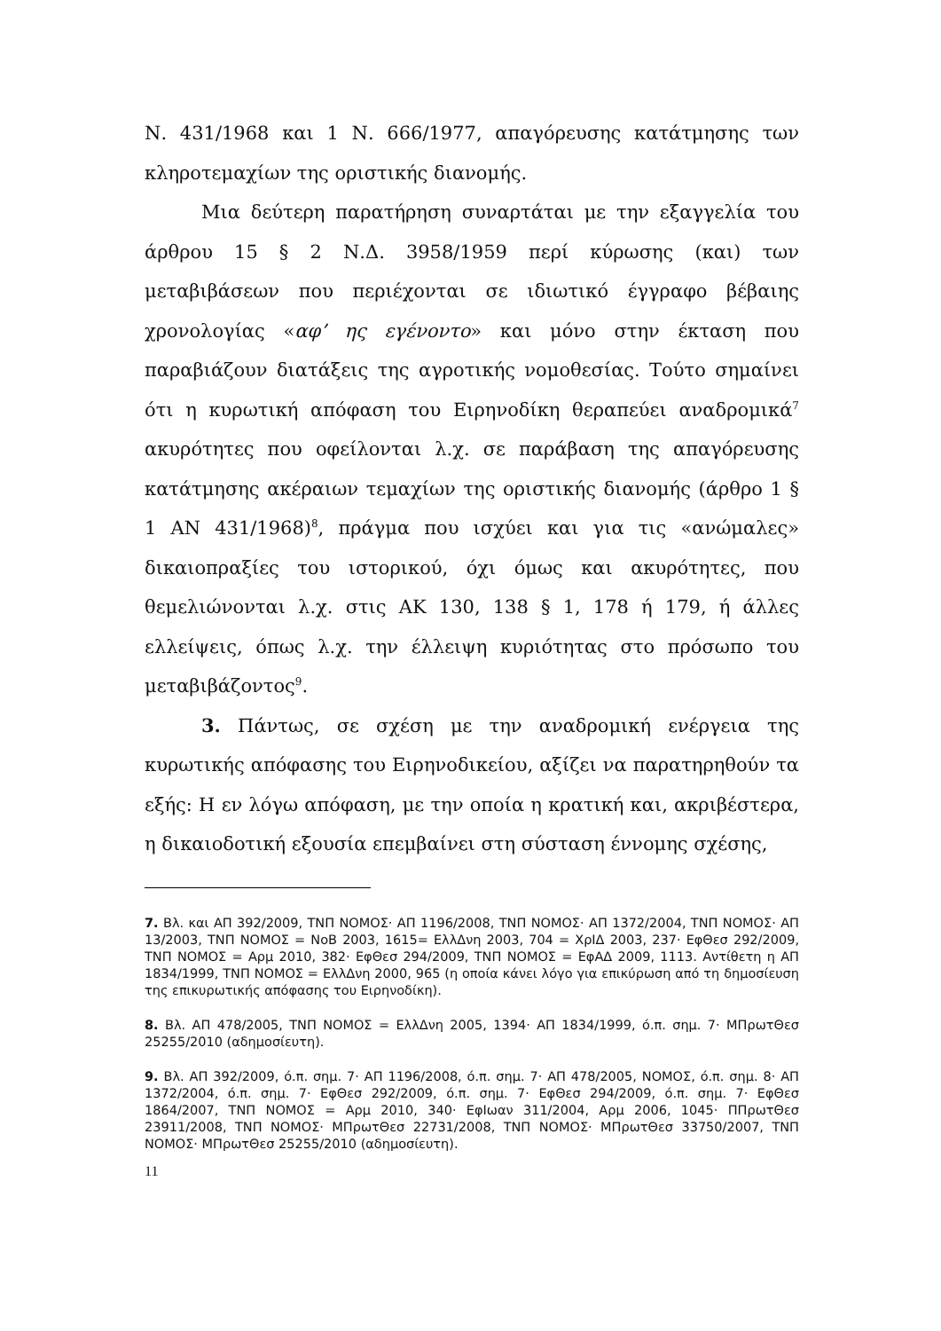Ν. 431/1968 και 1 Ν. 666/1977, απαγόρευσης κατάτμησης των κληροτεμαχίων της οριστικής διανομής.
Μια δεύτερη παρατήρηση συναρτάται με την εξαγγελία του άρθρου 15 § 2 Ν.Δ. 3958/1959 περί κύρωσης (και) των μεταβιβάσεων που περιέχονται σε ιδιωτικό έγγραφο βέβαιης χρονολογίας «αφ’ ης εγένοντο» και μόνο στην έκταση που παραβιάζουν διατάξεις της αγροτικής νομοθεσίας. Τούτο σημαίνει ότι η κυρωτική απόφαση του Ειρηνοδίκη θεραπεύει αναδρομικά<sup>7</sup> ακυρότητες που οφείλονται λ.χ. σε παράβαση της απαγόρευσης κατάτμησης ακέραιων τεμαχίων της οριστικής διανομής (άρθρο 1 § 1 ΑΝ 431/1968)<sup>8</sup>, πράγμα που ισχύει και για τις «ανώμαλες» δικαιοπραξίες του ιστορικού, όχι όμως και ακυρότητες, που θεμελιώνονται λ.χ. στις ΑΚ 130, 138 § 1, 178 ή 179, ή άλλες ελλείψεις, όπως λ.χ. την έλλειψη κυριότητας στο πρόσωπο του μεταβιβάζοντος<sup>9</sup>.
3. Πάντως, σε σχέση με την αναδρομική ενέργεια της κυρωτικής απόφασης του Ειρηνοδικείου, αξίζει να παρατηρηθούν τα εξής: Η εν λόγω απόφαση, με την οποία η κρατική και, ακριβέστερα, η δικαιοδοτική εξουσία επεμβαίνει στη σύσταση έννομης σχέσης,
7. Βλ. και ΑΠ 392/2009, ΤΝΠ ΝΟΜΟΣ· ΑΠ 1196/2008, ΤΝΠ ΝΟΜΟΣ· ΑΠ 1372/2004, ΤΝΠ ΝΟΜΟΣ· ΑΠ 13/2003, ΤΝΠ ΝΟΜΟΣ = ΝοΒ 2003, 1615= ΕλλΔνη 2003, 704 = ΧρΙΔ 2003, 237· ΕφΘεσ 292/2009, ΤΝΠ ΝΟΜΟΣ = Αρμ 2010, 382· ΕφΘεσ 294/2009, ΤΝΠ ΝΟΜΟΣ = ΕφΑΔ 2009, 1113. Αντίθετη η ΑΠ 1834/1999, ΤΝΠ ΝΟΜΟΣ = ΕλλΔνη 2000, 965 (η οποία κάνει λόγο για επικύρωση από τη δημοσίευση της επικυρωτικής απόφασης του Ειρηνοδίκη).
8. Βλ. ΑΠ 478/2005, ΤΝΠ ΝΟΜΟΣ = ΕλλΔνη 2005, 1394· ΑΠ 1834/1999, ό.π. σημ. 7· ΜΠρωτΘεσ 25255/2010 (αδημοσίευτη).
9. Βλ. ΑΠ 392/2009, ό.π. σημ. 7· ΑΠ 1196/2008, ό.π. σημ. 7· ΑΠ 478/2005, ΝΟΜΟΣ, ό.π. σημ. 8· ΑΠ 1372/2004, ό.π. σημ. 7· ΕφΘεσ 292/2009, ό.π. σημ. 7· ΕφΘεσ 294/2009, ό.π. σημ. 7· ΕφΘεσ 1864/2007, ΤΝΠ ΝΟΜΟΣ = Αρμ 2010, 340· ΕφΙωαν 311/2004, Αρμ 2006, 1045· ΠΠρωτΘεσ 23911/2008, ΤΝΠ ΝΟΜΟΣ· ΜΠρωτΘεσ 22731/2008, ΤΝΠ ΝΟΜΟΣ· ΜΠρωτΘεσ 33750/2007, ΤΝΠ ΝΟΜΟΣ· ΜΠρωτΘεσ 25255/2010 (αδημοσίευτη).
11